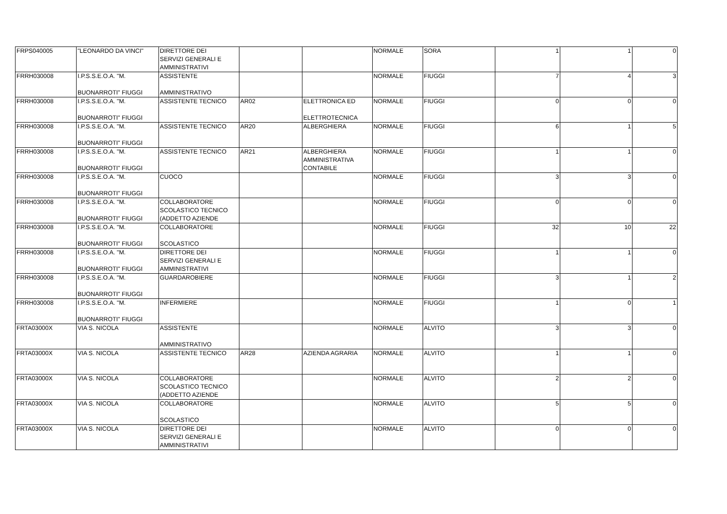| FRPS040005 | "LEONARDO DA VINCI" | DIRETTORE DEI SERVIZI GENERALI E AMMINISTRATIVI | | | NORMALE | SORA | 1 | 1 | 0 |
| FRRH030008 | I.P.S.S.E.O.A. "M. BUONARROTI" FIUGGI | ASSISTENTE AMMINISTRATIVO | | | NORMALE | FIUGGI | 7 | 4 | 3 |
| FRRH030008 | I.P.S.S.E.O.A. "M. BUONARROTI" FIUGGI | ASSISTENTE TECNICO | AR02 | ELETTRONICA ED ELETTROTECNICA | NORMALE | FIUGGI | 0 | 0 | 0 |
| FRRH030008 | I.P.S.S.E.O.A. "M. BUONARROTI" FIUGGI | ASSISTENTE TECNICO | AR20 | ALBERGHIERA | NORMALE | FIUGGI | 6 | 1 | 5 |
| FRRH030008 | I.P.S.S.E.O.A. "M. BUONARROTI" FIUGGI | ASSISTENTE TECNICO | AR21 | ALBERGHIERA AMMINISTRATIVA CONTABILE | NORMALE | FIUGGI | 1 | 1 | 0 |
| FRRH030008 | I.P.S.S.E.O.A. "M. BUONARROTI" FIUGGI | CUOCO | | | NORMALE | FIUGGI | 3 | 3 | 0 |
| FRRH030008 | I.P.S.S.E.O.A. "M. BUONARROTI" FIUGGI | COLLABORATORE SCOLASTICO TECNICO (ADDETTO AZIENDE | | | NORMALE | FIUGGI | 0 | 0 | 0 |
| FRRH030008 | I.P.S.S.E.O.A. "M. BUONARROTI" FIUGGI | COLLABORATORE SCOLASTICO | | | NORMALE | FIUGGI | 32 | 10 | 22 |
| FRRH030008 | I.P.S.S.E.O.A. "M. BUONARROTI" FIUGGI | DIRETTORE DEI SERVIZI GENERALI E AMMINISTRATIVI | | | NORMALE | FIUGGI | 1 | 1 | 0 |
| FRRH030008 | I.P.S.S.E.O.A. "M. BUONARROTI" FIUGGI | GUARDAROBIERE | | | NORMALE | FIUGGI | 3 | 1 | 2 |
| FRRH030008 | I.P.S.S.E.O.A. "M. BUONARROTI" FIUGGI | INFERMIERE | | | NORMALE | FIUGGI | 1 | 0 | 1 |
| FRTA03000X | VIA S. NICOLA | ASSISTENTE AMMINISTRATIVO | | | NORMALE | ALVITO | 3 | 3 | 0 |
| FRTA03000X | VIA S. NICOLA | ASSISTENTE TECNICO | AR28 | AZIENDA AGRARIA | NORMALE | ALVITO | 1 | 1 | 0 |
| FRTA03000X | VIA S. NICOLA | COLLABORATORE SCOLASTICO TECNICO (ADDETTO AZIENDE | | | NORMALE | ALVITO | 2 | 2 | 0 |
| FRTA03000X | VIA S. NICOLA | COLLABORATORE SCOLASTICO | | | NORMALE | ALVITO | 5 | 5 | 0 |
| FRTA03000X | VIA S. NICOLA | DIRETTORE DEI SERVIZI GENERALI E AMMINISTRATIVI | | | NORMALE | ALVITO | 0 | 0 | 0 |